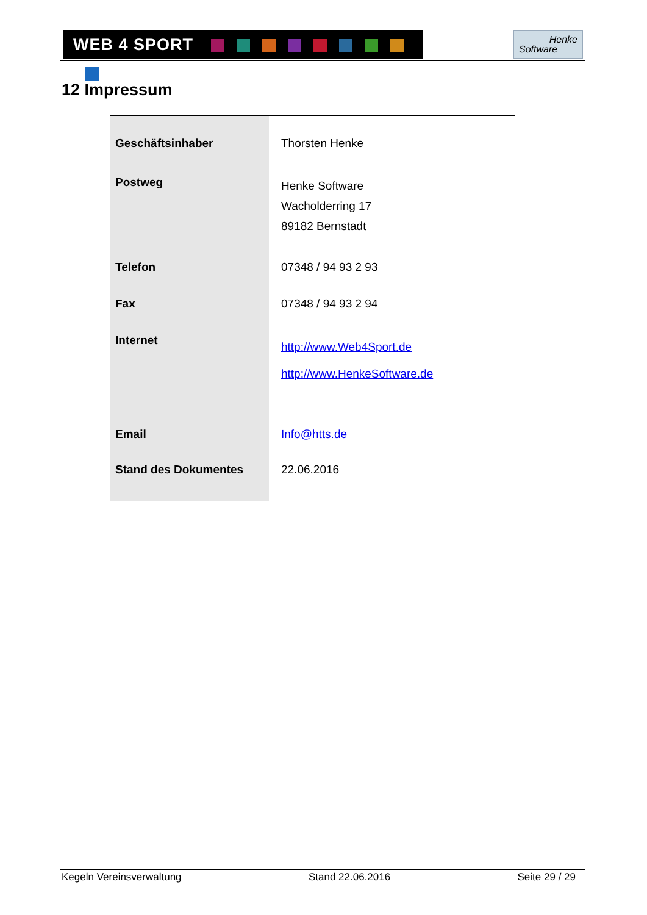WEB 4 SPORT
Henke
Software
12 Impressum
| Geschäftsinhaber | Thorsten Henke |
| Postweg | Henke Software Wacholderring 17 89182 Bernstadt |
| Telefon | 07348 / 94 93 2 93 |
| Fax | 07348 / 94 93 2 94 |
| Internet | http://www.Web4Sport.de http://www.HenkeSoftware.de |
| Email | Info@htts.de |
| Stand des Dokumentes | 22.06.2016 |
Kegeln Vereinsverwaltung Stand 22.06.2016 Seite 29 / 29